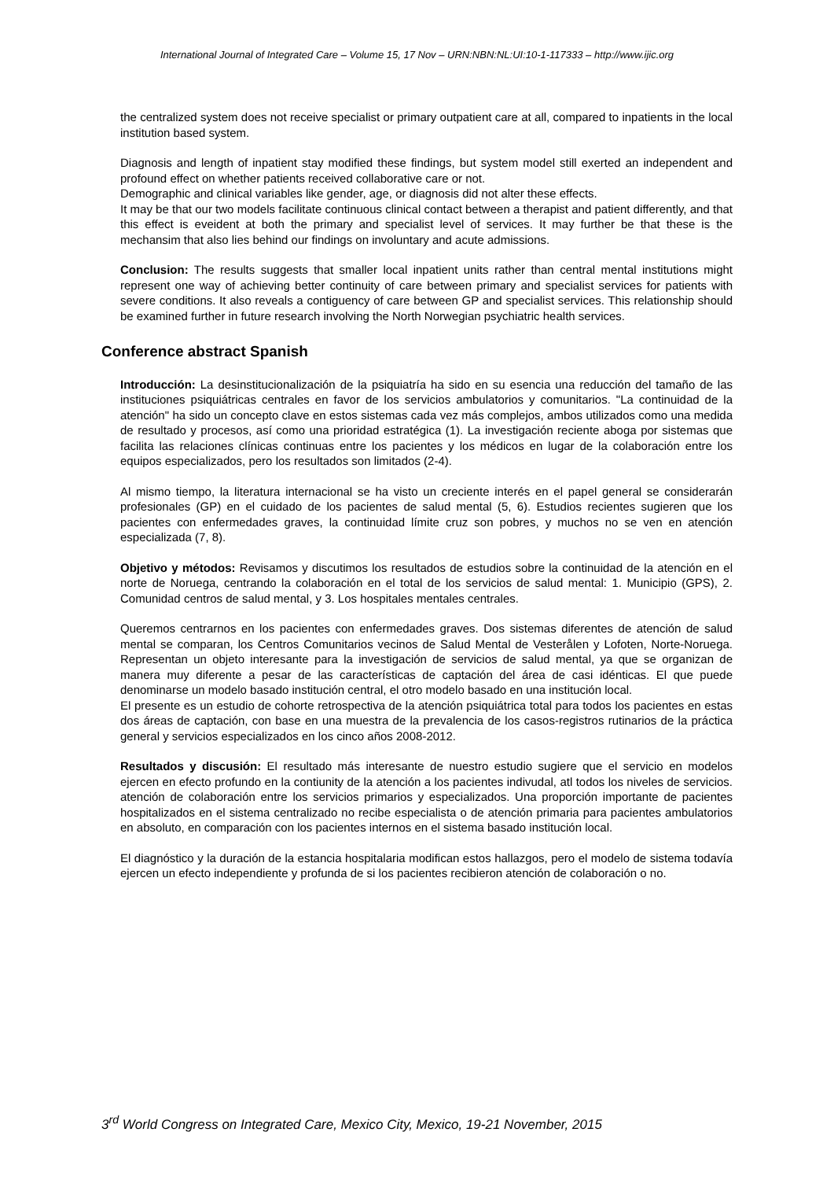International Journal of Integrated Care – Volume 15, 17 Nov – URN:NBN:NL:UI:10-1-117333 – http://www.ijic.org
the centralized system does not receive specialist or primary outpatient care at all, compared to inpatients in the local institution based system.
Diagnosis and length of inpatient stay modified these findings, but system model still exerted an independent and profound effect on whether patients received collaborative care or not.
Demographic and clinical variables like gender, age, or diagnosis did not alter these effects.
It may be that our two models facilitate continuous clinical contact between a therapist and patient differently, and that this effect is eveident at both the primary and specialist level of services. It may further be that these is the mechansim that also lies behind our findings on involuntary and acute admissions.
Conclusion: The results suggests that smaller local inpatient units rather than central mental institutions might represent one way of achieving better continuity of care between primary and specialist services for patients with severe conditions. It also reveals a contiguency of care between GP and specialist services. This relationship should be examined further in future research involving the North Norwegian psychiatric health services.
Conference abstract Spanish
Introducción: La desinstitucionalización de la psiquiatría ha sido en su esencia una reducción del tamaño de las instituciones psiquiátricas centrales en favor de los servicios ambulatorios y comunitarios. "La continuidad de la atención" ha sido un concepto clave en estos sistemas cada vez más complejos, ambos utilizados como una medida de resultado y procesos, así como una prioridad estratégica (1). La investigación reciente aboga por sistemas que facilita las relaciones clínicas continuas entre los pacientes y los médicos en lugar de la colaboración entre los equipos especializados, pero los resultados son limitados (2-4).
Al mismo tiempo, la literatura internacional se ha visto un creciente interés en el papel general se considerarán profesionales (GP) en el cuidado de los pacientes de salud mental (5, 6). Estudios recientes sugieren que los pacientes con enfermedades graves, la continuidad límite cruz son pobres, y muchos no se ven en atención especializada (7, 8).
Objetivo y métodos: Revisamos y discutimos los resultados de estudios sobre la continuidad de la atención en el norte de Noruega, centrando la colaboración en el total de los servicios de salud mental: 1. Municipio (GPS), 2. Comunidad centros de salud mental, y 3. Los hospitales mentales centrales.
Queremos centrarnos en los pacientes con enfermedades graves. Dos sistemas diferentes de atención de salud mental se comparan, los Centros Comunitarios vecinos de Salud Mental de Vesterålen y Lofoten, Norte-Noruega. Representan un objeto interesante para la investigación de servicios de salud mental, ya que se organizan de manera muy diferente a pesar de las características de captación del área de casi idénticas. El que puede denominarse un modelo basado institución central, el otro modelo basado en una institución local.
El presente es un estudio de cohorte retrospectiva de la atención psiquiátrica total para todos los pacientes en estas dos áreas de captación, con base en una muestra de la prevalencia de los casos-registros rutinarios de la práctica general y servicios especializados en los cinco años 2008-2012.
Resultados y discusión: El resultado más interesante de nuestro estudio sugiere que el servicio en modelos ejercen en efecto profundo en la contiunity de la atención a los pacientes indivudal, atl todos los niveles de servicios. atención de colaboración entre los servicios primarios y especializados. Una proporción importante de pacientes hospitalizados en el sistema centralizado no recibe especialista o de atención primaria para pacientes ambulatorios en absoluto, en comparación con los pacientes internos en el sistema basado institución local.
El diagnóstico y la duración de la estancia hospitalaria modifican estos hallazgos, pero el modelo de sistema todavía ejercen un efecto independiente y profunda de si los pacientes recibieron atención de colaboración o no.
3<sup>rd</sup> World Congress on Integrated Care, Mexico City, Mexico, 19-21 November, 2015